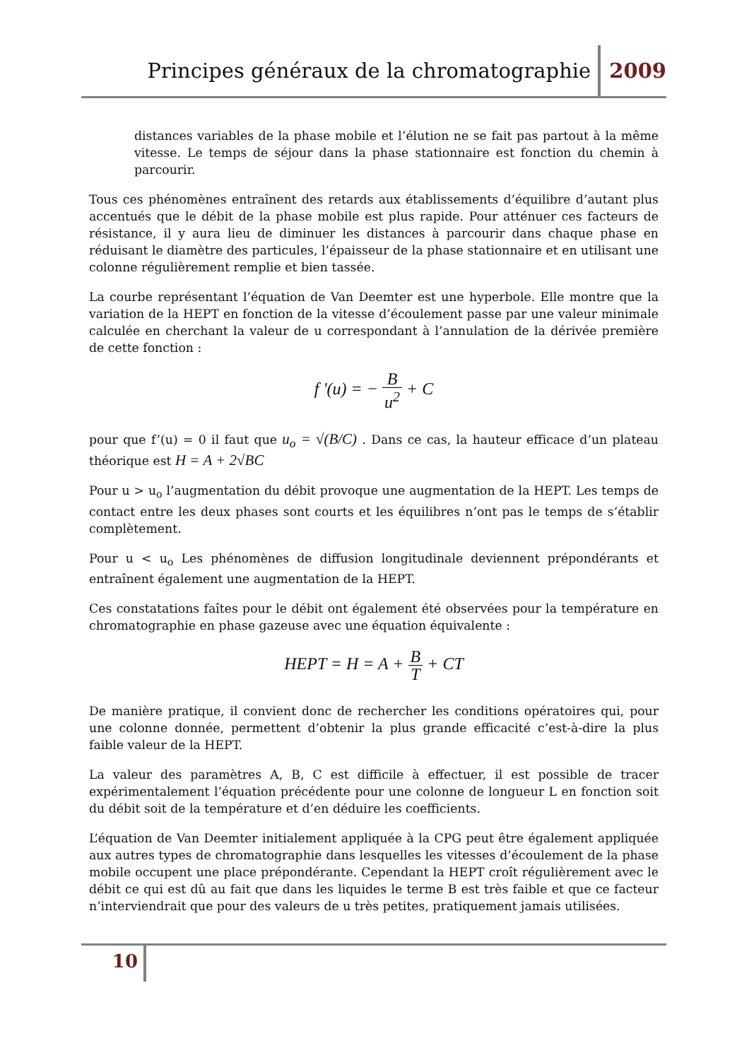Principes généraux de la chromatographie 2009
distances variables de la phase mobile et l’élution ne se fait pas partout à la même vitesse. Le temps de séjour dans la phase stationnaire est fonction du chemin à parcourir.
Tous ces phénomènes entraînent des retards aux établissements d’équilibre d’autant plus accentués que le débit de la phase mobile est plus rapide. Pour atténuer ces facteurs de résistance, il y aura lieu de diminuer les distances à parcourir dans chaque phase en réduisant le diamètre des particules, l’épaisseur de la phase stationnaire et en utilisant une colonne régulièrement remplie et bien tassée.
La courbe représentant l’équation de Van Deemter est une hyperbole. Elle montre que la variation de la HEPT en fonction de la vitesse d’écoulement passe par une valeur minimale calculée en cherchant la valeur de u correspondant à l’annulation de la dérivée première de cette fonction :
f '(u) = − B u<sup>2</sup> + C
pour que f’(u) = 0 il faut que u<sub>o</sub> = √(B/C) . Dans ce cas, la hauteur efficace d’un plateau théorique est H = A + 2√BC
Pour u > u<sub>o</sub> l’augmentation du débit provoque une augmentation de la HEPT. Les temps de contact entre les deux phases sont courts et les équilibres n’ont pas le temps de s’établir complètement.
Pour u < u<sub>o</sub> Les phénomènes de diffusion longitudinale deviennent prépondérants et entraînent également une augmentation de la HEPT.
Ces constatations faîtes pour le débit ont également été observées pour la température en chromatographie en phase gazeuse avec une équation équivalente :
HEPT = H = A + B T + CT
De manière pratique, il convient donc de rechercher les conditions opératoires qui, pour une colonne donnée, permettent d’obtenir la plus grande efficacité c’est-à-dire la plus faible valeur de la HEPT.
La valeur des paramètres A, B, C est difficile à effectuer, il est possible de tracer expérimentalement l’équation précédente pour une colonne de longueur L en fonction soit du débit soit de la température et d’en déduire les coefficients.
L’équation de Van Deemter initialement appliquée à la CPG peut être également appliquée aux autres types de chromatographie dans lesquelles les vitesses d’écoulement de la phase mobile occupent une place prépondérante. Cependant la HEPT croît régulièrement avec le débit ce qui est dû au fait que dans les liquides le terme B est très faible et que ce facteur n’interviendrait que pour des valeurs de u très petites, pratiquement jamais utilisées.
10